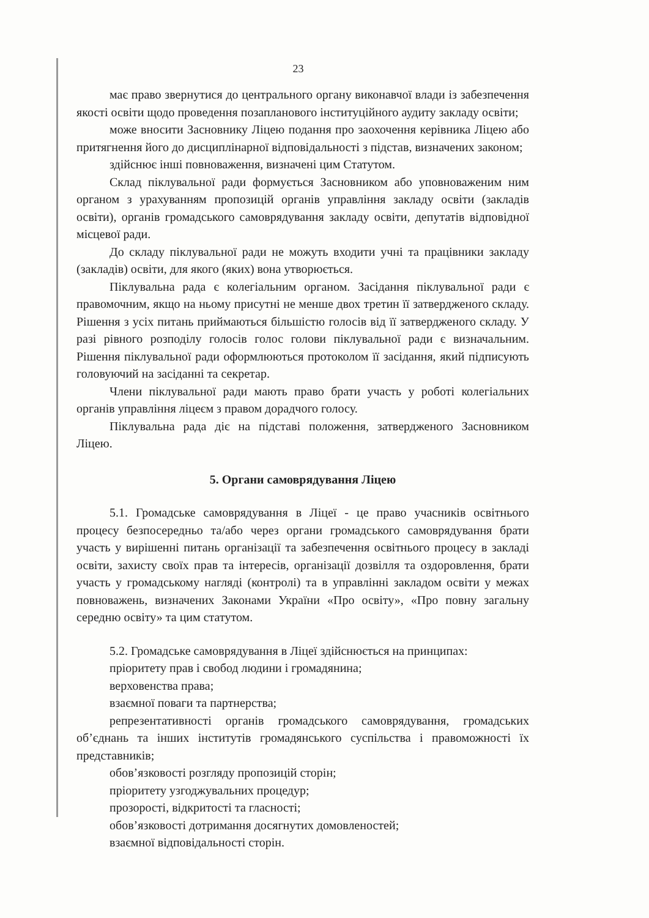23
має право звернутися до центрального органу виконавчої влади із забезпечення якості освіти щодо проведення позапланового інституційного аудиту закладу освіти;
може вносити Засновнику Ліцею подання про заохочення керівника Ліцею або притягнення його до дисциплінарної відповідальності з підстав, визначених законом;
здійснює інші повноваження, визначені цим Статутом.
Склад піклувальної ради формується Засновником або уповноваженим ним органом з урахуванням пропозицій органів управління закладу освіти (закладів освіти), органів громадського самоврядування закладу освіти, депутатів відповідної місцевої ради.
До складу піклувальної ради не можуть входити учні та працівники закладу (закладів) освіти, для якого (яких) вона утворюється.
Піклувальна рада є колегіальним органом. Засідання піклувальної ради є правомочним, якщо на ньому присутні не менше двох третин її затвердженого складу. Рішення з усіх питань приймаються більшістю голосів від її затвердженого складу. У разі рівного розподілу голосів голос голови піклувальної ради є визначальним. Рішення піклувальної ради оформлюються протоколом її засідання, який підписують головуючий на засіданні та секретар.
Члени піклувальної ради мають право брати участь у роботі колегіальних органів управління ліцеєм з правом дорадчого голосу.
Піклувальна рада діє на підставі положення, затвердженого Засновником Ліцею.
5. Органи самоврядування Ліцею
5.1. Громадське самоврядування в Ліцеї - це право учасників освітнього процесу безпосередньо та/або через органи громадського самоврядування брати участь у вирішенні питань організації та забезпечення освітнього процесу в закладі освіти, захисту своїх прав та інтересів, організації дозвілля та оздоровлення, брати участь у громадському нагляді (контролі) та в управлінні закладом освіти у межах повноважень, визначених Законами України «Про освіту», «Про повну загальну середню освіту» та цим статутом.
5.2. Громадське самоврядування в Ліцеї здійснюється на принципах:
пріоритету прав і свобод людини і громадянина;
верховенства права;
взаємної поваги та партнерства;
репрезентативності органів громадського самоврядування, громадських об’єднань та інших інститутів громадянського суспільства і правоможності їх представників;
обов’язковості розгляду пропозицій сторін;
пріоритету узгоджувальних процедур;
прозорості, відкритості та гласності;
обов’язковості дотримання досягнутих домовленостей;
взаємної відповідальності сторін.